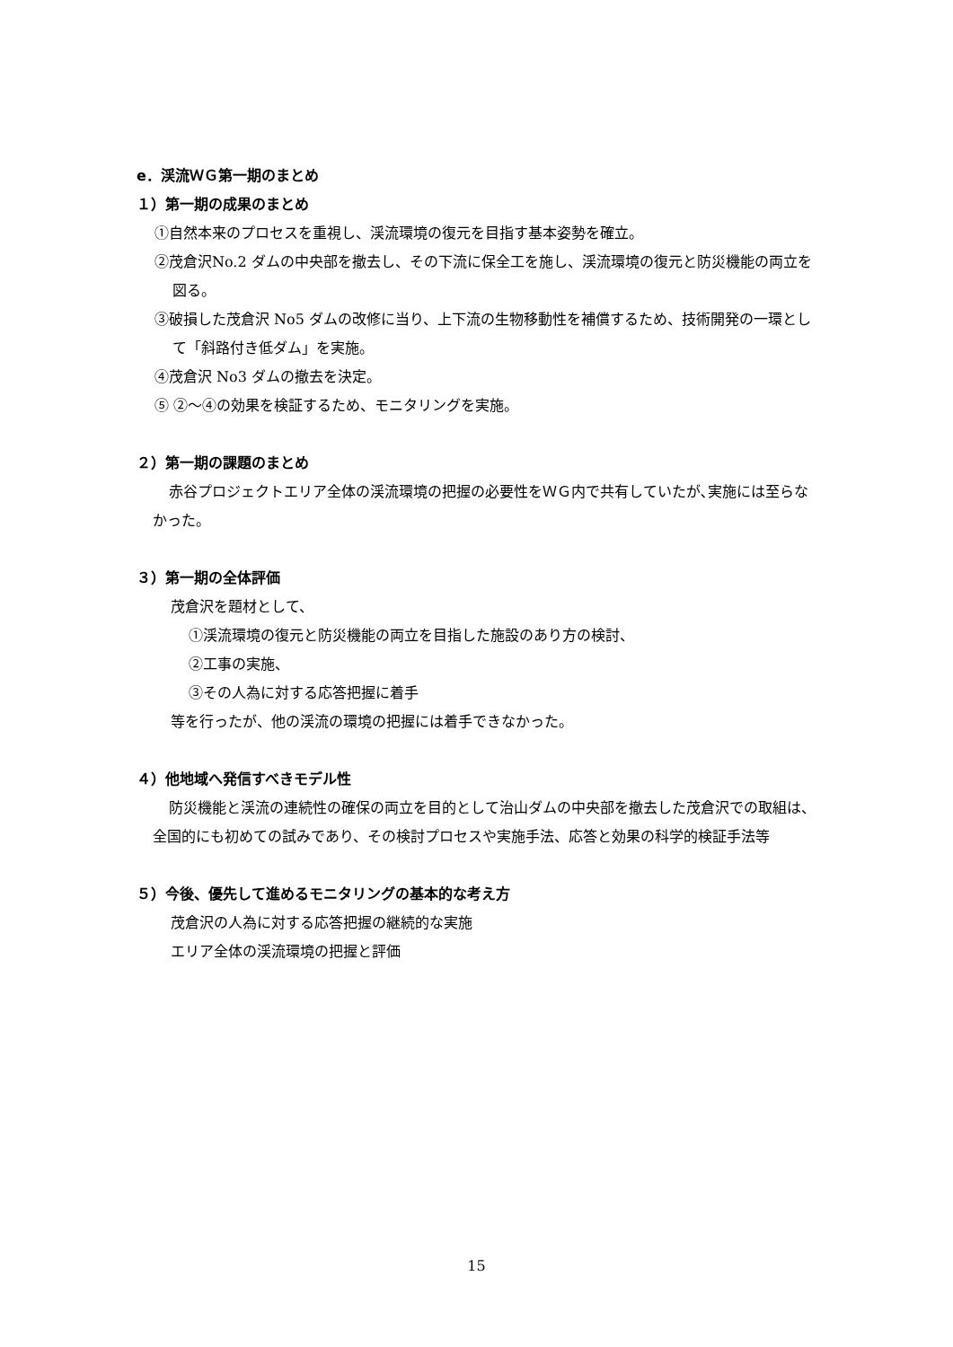e．渓流ＷＧ第一期のまとめ
１）第一期の成果のまとめ
①自然本来のプロセスを重視し、渓流環境の復元を目指す基本姿勢を確立。
②茂倉沢No.2 ダムの中央部を撤去し、その下流に保全工を施し、渓流環境の復元と防災機能の両立を図る。
③破損した茂倉沢 No5 ダムの改修に当り、上下流の生物移動性を補償するため、技術開発の一環として「斜路付き低ダム」を実施。
④茂倉沢 No3 ダムの撤去を決定。
⑤ ②～④の効果を検証するため、モニタリングを実施。
２）第一期の課題のまとめ
赤谷プロジェクトエリア全体の渓流環境の把握の必要性をＷＧ内で共有していたが､実施には至らなかった。
３）第一期の全体評価
茂倉沢を題材として、
①渓流環境の復元と防災機能の両立を目指した施設のあり方の検討、
②工事の実施、
③その人為に対する応答把握に着手
等を行ったが、他の渓流の環境の把握には着手できなかった。
４）他地域へ発信すべきモデル性
防災機能と渓流の連続性の確保の両立を目的として治山ダムの中央部を撤去した茂倉沢での取組は、全国的にも初めての試みであり、その検討プロセスや実施手法、応答と効果の科学的検証手法等
５）今後、優先して進めるモニタリングの基本的な考え方
茂倉沢の人為に対する応答把握の継続的な実施
エリア全体の渓流環境の把握と評価
15